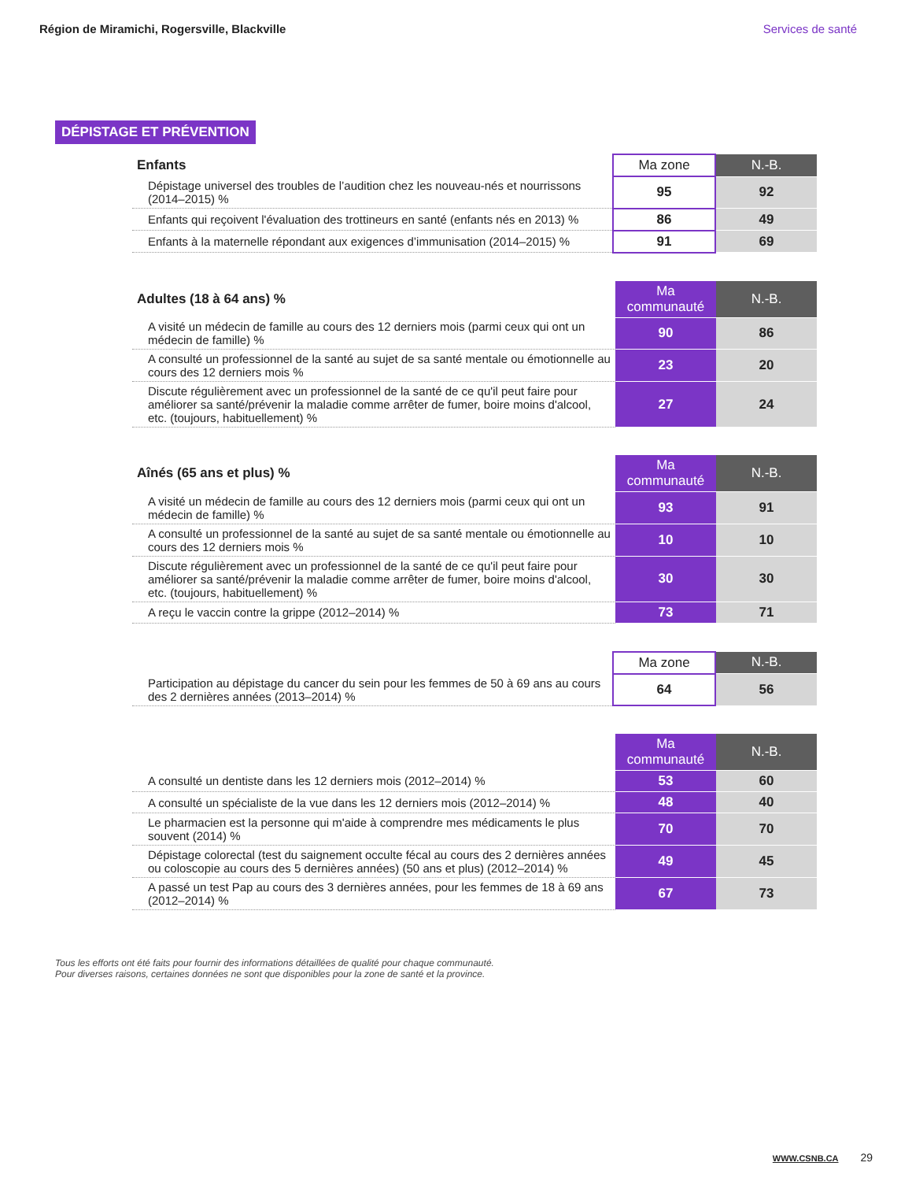Région de Miramichi, Rogersville, Blackville Services de santé
DÉPISTAGE ET PRÉVENTION
| Enfants | Ma zone | N.-B. |
| --- | --- | --- |
| Dépistage universel des troubles de l’audition chez les nouveau-nés et nourrissons (2014–2015) % | 95 | 92 |
| Enfants qui reçoivent l'évaluation des trottineurs en santé (enfants nés en 2013) % | 86 | 49 |
| Enfants à la maternelle répondant aux exigences d’immunisation (2014–2015) % | 91 | 69 |
| Adultes (18 à 64 ans) % | Ma communauté | N.-B. |
| --- | --- | --- |
| A visité un médecin de famille au cours des 12 derniers mois (parmi ceux qui ont un médecin de famille) % | 90 | 86 |
| A consulté un professionnel de la santé au sujet de sa santé mentale ou émotionnelle au cours des 12 derniers mois % | 23 | 20 |
| Discute régulièrement avec un professionnel de la santé de ce qu'il peut faire pour améliorer sa santé/prévenir la maladie comme arrêter de fumer, boire moins d'alcool, etc. (toujours, habituellement) % | 27 | 24 |
| Aînés (65 ans et plus) % | Ma communauté | N.-B. |
| --- | --- | --- |
| A visité un médecin de famille au cours des 12 derniers mois (parmi ceux qui ont un médecin de famille) % | 93 | 91 |
| A consulté un professionnel de la santé au sujet de sa santé mentale ou émotionnelle au cours des 12 derniers mois % | 10 | 10 |
| Discute régulièrement avec un professionnel de la santé de ce qu'il peut faire pour améliorer sa santé/prévenir la maladie comme arrêter de fumer, boire moins d'alcool, etc. (toujours, habituellement) % | 30 | 30 |
| A reçu le vaccin contre la grippe (2012–2014) % | 73 | 71 |
| | Ma zone | N.-B. |
| --- | --- | --- |
| Participation au dépistage du cancer du sein pour les femmes de 50 à 69 ans au cours des 2 dernières années (2013–2014) % | 64 | 56 |
| | Ma communauté | N.-B. |
| --- | --- | --- |
| A consulté un dentiste dans les 12 derniers mois (2012–2014) % | 53 | 60 |
| A consulté un spécialiste de la vue dans les 12 derniers mois (2012–2014) % | 48 | 40 |
| Le pharmacien est la personne qui m'aide à comprendre mes médicaments le plus souvent (2014) % | 70 | 70 |
| Dépistage colorectal (test du saignement occulte fécal au cours des 2 dernières années ou coloscopie au cours des 5 dernières années) (50 ans et plus) (2012–2014) % | 49 | 45 |
| A passé un test Pap au cours des 3 dernières années, pour les femmes de 18 à 69 ans (2012–2014) % | 67 | 73 |
Tous les efforts ont été faits pour fournir des informations détaillées de qualité pour chaque communauté.
Pour diverses raisons, certaines données ne sont que disponibles pour la zone de santé et la province.
WWW.CSNB.CA 29